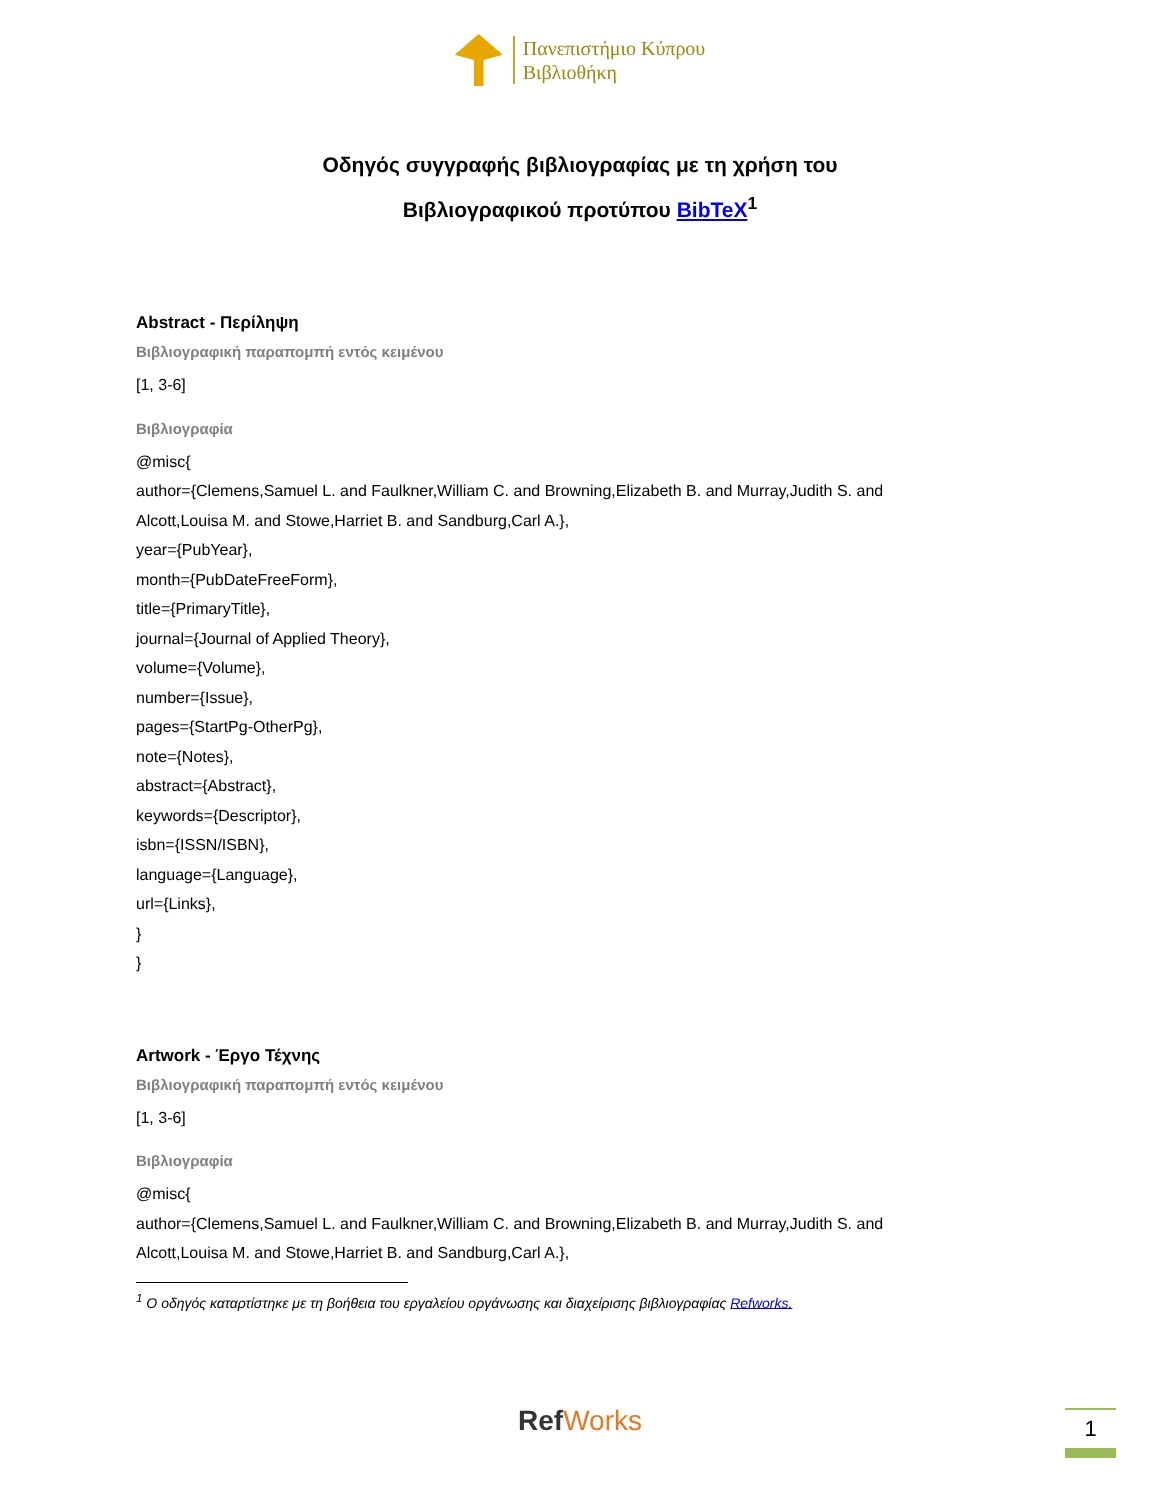Πανεπιστήμιο Κύπρου
Βιβλιοθήκη
Οδηγός συγγραφής βιβλιογραφίας με τη χρήση του
Βιβλιογραφικού προτύπου BibTeX<sup>1</sup>
Abstract - Περίληψη
Βιβλιογραφική παραπομπή εντός κειμένου
[1, 3-6]
Βιβλιογραφία
@misc{
author={Clemens,Samuel L. and Faulkner,William C. and Browning,Elizabeth B. and Murray,Judith S. and Alcott,Louisa M. and Stowe,Harriet B. and Sandburg,Carl A.},
year={PubYear},
month={PubDateFreeForm},
title={PrimaryTitle},
journal={Journal of Applied Theory},
volume={Volume},
number={Issue},
pages={StartPg-OtherPg},
note={Notes},
abstract={Abstract},
keywords={Descriptor},
isbn={ISSN/ISBN},
language={Language},
url={Links},
}
}
Artwork - Έργο Τέχνης
Βιβλιογραφική παραπομπή εντός κειμένου
[1, 3-6]
Βιβλιογραφία
@misc{
author={Clemens,Samuel L. and Faulkner,William C. and Browning,Elizabeth B. and Murray,Judith S. and Alcott,Louisa M. and Stowe,Harriet B. and Sandburg,Carl A.},
<sup>1</sup> Ο οδηγός καταρτίστηκε με τη βοήθεια του εργαλείου οργάνωσης και διαχείρισης βιβλιογραφίας Refworks.
RefWorks 1